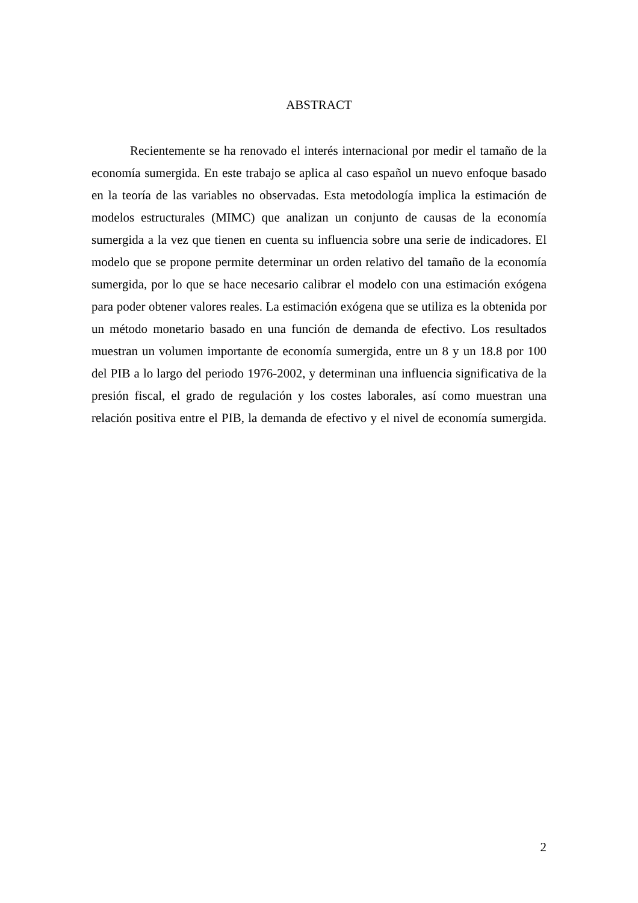ABSTRACT
Recientemente se ha renovado el interés internacional por medir el tamaño de la economía sumergida. En este trabajo se aplica al caso español un nuevo enfoque basado en la teoría de las variables no observadas. Esta metodología implica la estimación de modelos estructurales (MIMC) que analizan un conjunto de causas de la economía sumergida a la vez que tienen en cuenta su influencia sobre una serie de indicadores. El modelo que se propone permite determinar un orden relativo del tamaño de la economía sumergida, por lo que se hace necesario calibrar el modelo con una estimación exógena para poder obtener valores reales. La estimación exógena que se utiliza es la obtenida por un método monetario basado en una función de demanda de efectivo. Los resultados muestran un volumen importante de economía sumergida, entre un 8 y un 18.8 por 100 del PIB a lo largo del periodo 1976-2002, y determinan una influencia significativa de la presión fiscal, el grado de regulación y los costes laborales, así como muestran una relación positiva entre el PIB, la demanda de efectivo y el nivel de economía sumergida.
2